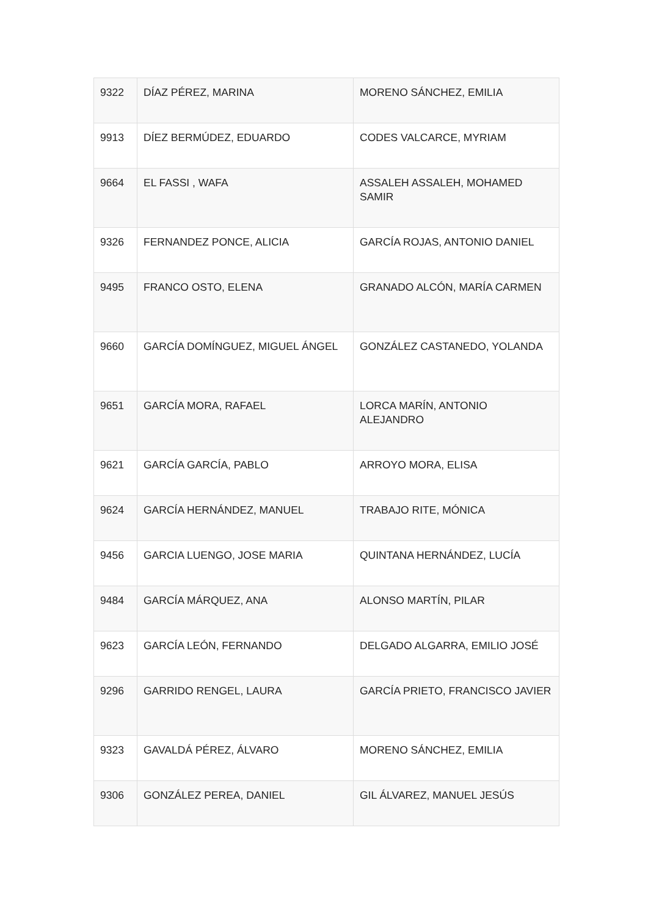| 9322 | DÍAZ PÉREZ, MARINA | MORENO SÁNCHEZ, EMILIA |
| 9913 | DÍEZ BERMÚDEZ, EDUARDO | CODES VALCARCE, MYRIAM |
| 9664 | EL FASSI , WAFA | ASSALEH ASSALEH, MOHAMED SAMIR |
| 9326 | FERNANDEZ PONCE, ALICIA | GARCÍA ROJAS, ANTONIO DANIEL |
| 9495 | FRANCO OSTO, ELENA | GRANADO ALCÓN, MARÍA CARMEN |
| 9660 | GARCÍA DOMÍNGUEZ, MIGUEL ÁNGEL | GONZÁLEZ CASTANEDO, YOLANDA |
| 9651 | GARCÍA MORA, RAFAEL | LORCA MARÍN, ANTONIO ALEJANDRO |
| 9621 | GARCÍA GARCÍA, PABLO | ARROYO MORA, ELISA |
| 9624 | GARCÍA HERNÁNDEZ, MANUEL | TRABAJO RITE, MÓNICA |
| 9456 | GARCIA LUENGO, JOSE MARIA | QUINTANA HERNÁNDEZ, LUCÍA |
| 9484 | GARCÍA MÁRQUEZ, ANA | ALONSO MARTÍN, PILAR |
| 9623 | GARCÍA LEÓN, FERNANDO | DELGADO ALGARRA, EMILIO JOSÉ |
| 9296 | GARRIDO RENGEL, LAURA | GARCÍA PRIETO, FRANCISCO JAVIER |
| 9323 | GAVALDÁ PÉREZ, ÁLVARO | MORENO SÁNCHEZ, EMILIA |
| 9306 | GONZÁLEZ PEREA, DANIEL | GIL ÁLVAREZ, MANUEL JESÚS |